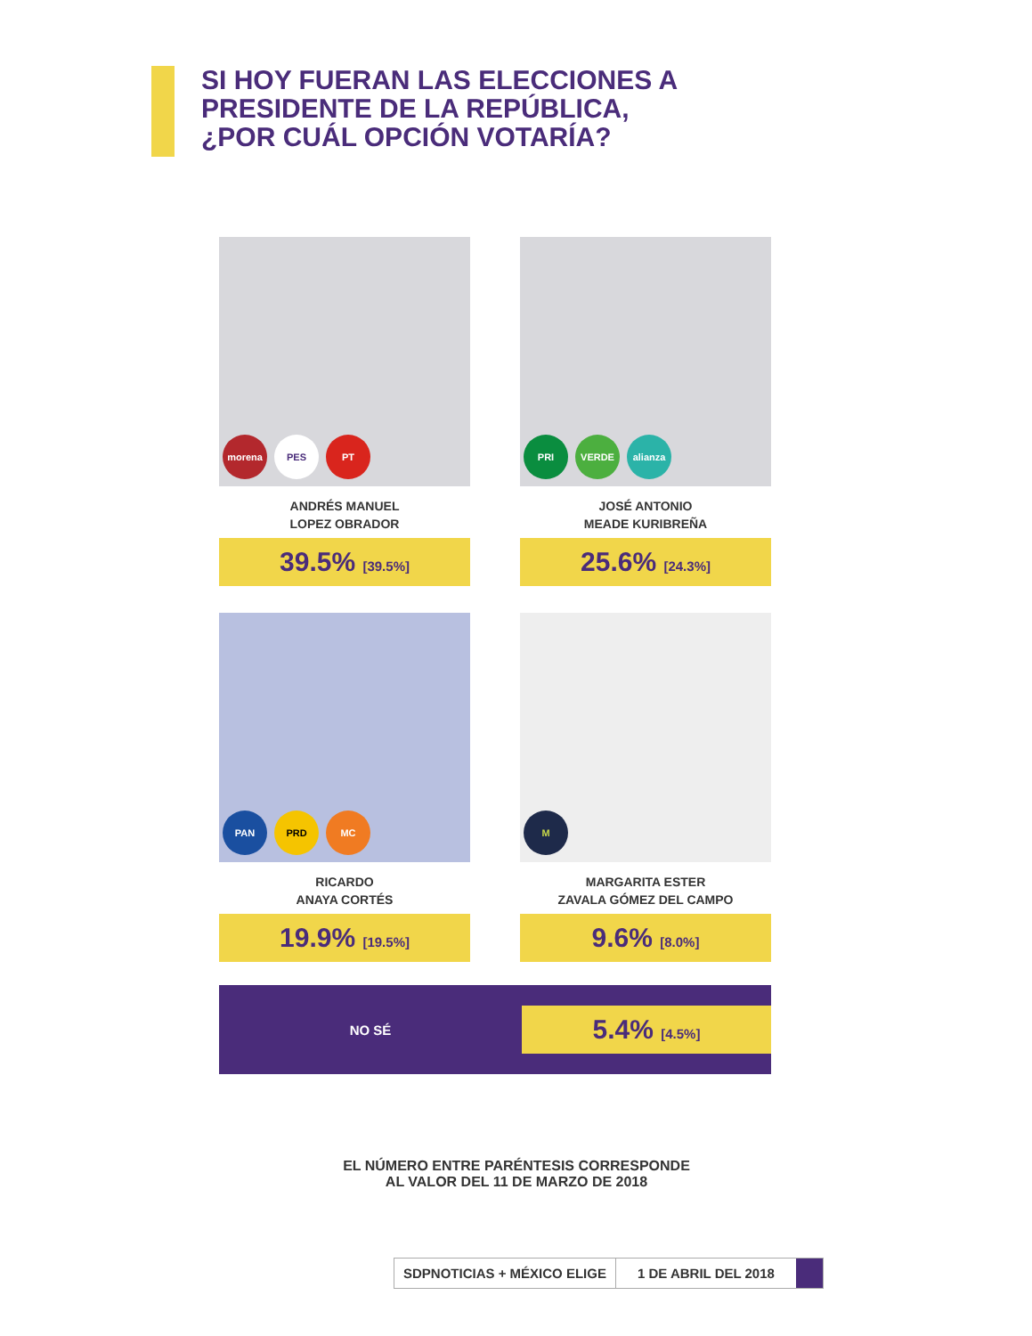SI HOY FUERAN LAS ELECCIONES A
PRESIDENTE DE LA REPÚBLICA,
¿POR CUÁL OPCIÓN VOTARÍA?
morena PES PT
ANDRÉS MANUEL
LOPEZ OBRADOR
39.5% [39.5%]
PRI VERDE alianza
JOSÉ ANTONIO
MEADE KURIBREÑA
25.6% [24.3%]
PAN PRD MC
RICARDO
ANAYA CORTÉS
19.9% [19.5%]
M
MARGARITA ESTER
ZAVALA GÓMEZ DEL CAMPO
9.6% [8.0%]
NO SÉ
5.4% [4.5%]
EL NÚMERO ENTRE PARÉNTESIS CORRESPONDE
AL VALOR DEL 11 DE MARZO DE 2018
SDPNOTICIAS + MÉXICO ELIGE 1 DE ABRIL DEL 2018